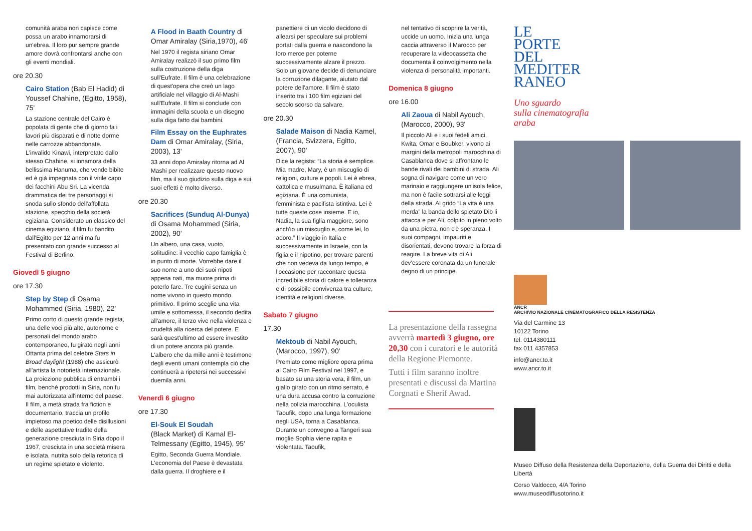comunità araba non capisce come possa un arabo innamorarsi di un'ebrea. Il loro pur sempre grande amore dovrà confrontarsi anche con gli eventi mondiali.
ore 20.30
Cairo Station (Bab El Hadid) di Youssef Chahine, (Egitto, 1958), 75'
La stazione centrale del Cairo è popolata di gente che di giorno fa i lavori più disparati e di notte dorme nelle carrozze abbandonate. L'invalido Kinawi, interpretato dallo stesso Chahine, si innamora della bellissima Hanuma, che vende bibite ed è già impegnata con il virile capo dei facchini Abu Sri. La vicenda drammatica dei tre personaggi si snoda sullo sfondo dell'affollata stazione, specchio della società egiziana. Considerato un classico del cinema egiziano, il film fu bandito dall'Egitto per 12 anni ma fu presentato con grande successo al Festival di Berlino.
Giovedì 5 giugno
ore 17.30
Step by Step di Osama Mohammed (Siria, 1980), 22'
Primo corto di questo grande regista, una delle voci più alte, autonome e personali del mondo arabo contemporaneo, fu girato negli anni Ottanta prima del celebre Stars in Broad daylight (1988) che assicurò all'artista la notorietà internazionale. La proiezione pubblica di entrambi i film, benché prodotti in Siria, non fu mai autorizzata all'interno del paese. Il film, a metà strada fra fiction e documentario, traccia un profilo impietoso ma poetico delle disillusioni e delle aspettative tradite della generazione cresciuta in Siria dopo il 1967, cresciuta in una società misera e isolata, nutrita solo della retorica di un regime spietato e violento.
A Flood in Baath Country di Omar Amiralay (Siria,1970), 46'
Nel 1970 il regista siriano Omar Amiralay realizzò il suo primo film sulla costruzione della diga sull'Eufrate. Il film è una celebrazione di quest'opera che creò un lago artificiale nel villaggio di Al-Mashi sull'Eufrate. Il film si conclude con immagini della scuola e un disegno sulla diga fatto dai bambini.
Film Essay on the Euphrates Dam di Omar Amiralay, (Siria, 2003), 13'
33 anni dopo Amiralay ritorna ad Al Mashi per realizzare questo nuovo film, ma il suo giudizio sulla diga e sui suoi effetti è molto diverso.
ore 20.30
Sacrifices (Sunduq Al-Dunya) di Osama Mohammed (Siria, 2002), 90'
Un albero, una casa, vuoto, solitudine: il vecchio capo famiglia è in punto di morte. Vorrebbe dare il suo nome a uno dei suoi nipoti appena nati, ma muore prima di poterlo fare. Tre cugini senza un nome vivono in questo mondo primitivo. Il primo sceglie una vita umile e sottomessa, il secondo dedita all'amore, il terzo vive nella violenza e crudeltà alla ricerca del potere. E sarà quest'ultimo ad essere investito di un potere ancora più grande. L'albero che da mille anni è testimone degli eventi umani contempla ciò che continuerà a ripetersi nei successivi duemila anni.
Venerdì 6 giugno
ore 17.30
El-Souk El Soudah
(Black Market) di Kamal El-Telmessany (Egitto, 1945), 95'
Egitto, Seconda Guerra Mondiale. L'economia del Paese è devastata dalla guerra. Il droghiere e il
panettiere di un vicolo decidono di allearsi per speculare sui problemi portati dalla guerra e nascondono la loro merce per poterne successivamente alzare il prezzo. Solo un giovane decide di denunciare la corruzione dilagante, aiutato dal potere dell'amore. Il film è stato inserito tra i 100 film egiziani del secolo scorso da salvare.
ore 20.30
Salade Maison di Nadia Kamel, (Francia, Svizzera, Egitto, 2007), 90'
Dice la regista: “La storia è semplice. Mia madre, Mary, è un miscuglio di religioni, culture e popoli. Lei è ebrea, cattolica e musulmana. È italiana ed egiziana. È una comunista, femminista e pacifista istintiva. Lei è tutte queste cose insieme. E io, Nadia, la sua figlia maggiore, sono anch'io un miscuglio e, come lei, lo adoro.” Il viaggio in Italia e successivamente in Israele, con la figlia e il nipotino, per trovare parenti che non vedeva da lungo tempo, è l'occasione per raccontare questa incredibile storia di calore e tolleranza e di possibile convivenza tra culture, identità e religioni diverse.
Sabato 7 giugno
17.30
Mektoub di Nabil Ayouch, (Marocco, 1997), 90'
Premiato come migliore opera prima al Cairo Film Festival nel 1997, e basato su una storia vera, il film, un giallo girato con un ritmo serrato, è una dura accusa contro la corruzione nella polizia marocchina. L'oculista Taoufik, dopo una lunga formazione negli USA, torna a Casablanca. Durante un convegno a Tangeri sua moglie Sophia viene rapita e violentata. Taoufik,
nel tentativo di scoprire la verità, uccide un uomo. Inizia una lunga caccia attraverso il Marocco per recuperare la videocassetta che documenta il coinvolgimento nella violenza di personalità importanti.
Domenica 8 giugno
ore 16.00
Ali Zaoua di Nabil Ayouch, (Marocco, 2000), 93'
Il piccolo Ali e i suoi fedeli amici, Kwita, Omar e Boubker, vivono ai margini della metropoli marocchina di Casablanca dove si affrontano le bande rivali dei bambini di strada. Ali sogna di navigare come un vero marinaio e raggiungere un'isola felice, ma non è facile sottrarsi alle leggi della strada. Al grido “La vita è una merda” la banda dello spietato Dib li attacca e per Ali, colpito in pieno volto da una pietra, non c'è speranza. I suoi compagni, impauriti e disorientati, devono trovare la forza di reagire. La breve vita di Ali dev'essere coronata da un funerale degno di un principe.
La presentazione della rassegna avverrà martedì 3 giugno, ore 20,30 con i curatori e le autorità della Regione Piemonte.
Tutti i film saranno inoltre presentati e discussi da Martina Corgnati e Sherif Awad.
LE
PORTE
DEL
MEDITER
RANEO
Uno sguardo
sulla cinematografia
araba
ANCR
ARCHIVIO NAZIONALE CINEMATOGRAFICO DELLA RESISTENZA
Via del Carmine 13
10122 Torino
tel. 0114380111
fax 011 4357853
info@ancr.to.it
www.ancr.to.it
Museo Diffuso della Resistenza della Deportazione, della Guerra dei Diritti e della Libertà
Corso Valdocco, 4/A Torino
www.museodiffusotorino.it